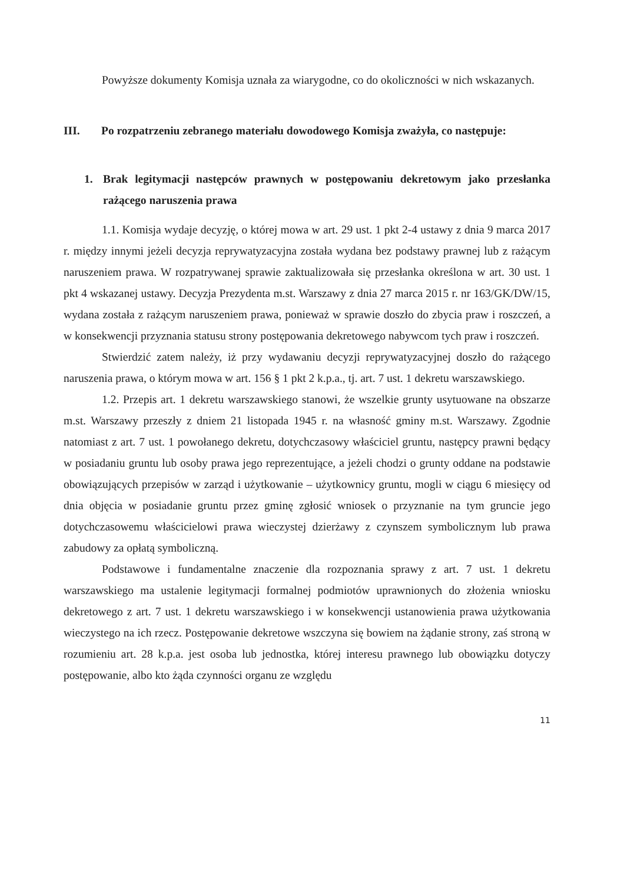Powyższe dokumenty Komisja uznała za wiarygodne, co do okoliczności w nich wskazanych.
III. Po rozpatrzeniu zebranego materiału dowodowego Komisja zważyła, co następuje:
1. Brak legitymacji następców prawnych w postępowaniu dekretowym jako przesłanka rażącego naruszenia prawa
1.1. Komisja wydaje decyzję, o której mowa w art. 29 ust. 1 pkt 2-4 ustawy z dnia 9 marca 2017 r. między innymi jeżeli decyzja reprywatyzacyjna została wydana bez podstawy prawnej lub z rażącym naruszeniem prawa. W rozpatrywanej sprawie zaktualizowała się przesłanka określona w art. 30 ust. 1 pkt 4 wskazanej ustawy. Decyzja Prezydenta m.st. Warszawy z dnia 27 marca 2015 r. nr 163/GK/DW/15, wydana została z rażącym naruszeniem prawa, ponieważ w sprawie doszło do zbycia praw i roszczeń, a w konsekwencji przyznania statusu strony postępowania dekretowego nabywcom tych praw i roszczeń.
Stwierdzić zatem należy, iż przy wydawaniu decyzji reprywatyzacyjnej doszło do rażącego naruszenia prawa, o którym mowa w art. 156 § 1 pkt 2 k.p.a., tj. art. 7 ust. 1 dekretu warszawskiego.
1.2. Przepis art. 1 dekretu warszawskiego stanowi, że wszelkie grunty usytuowane na obszarze m.st. Warszawy przeszły z dniem 21 listopada 1945 r. na własność gminy m.st. Warszawy. Zgodnie natomiast z art. 7 ust. 1 powołanego dekretu, dotychczasowy właściciel gruntu, następcy prawni będący w posiadaniu gruntu lub osoby prawa jego reprezentujące, a jeżeli chodzi o grunty oddane na podstawie obowiązujących przepisów w zarząd i użytkowanie – użytkownicy gruntu, mogli w ciągu 6 miesięcy od dnia objęcia w posiadanie gruntu przez gminę zgłosić wniosek o przyznanie na tym gruncie jego dotychczasowemu właścicielowi prawa wieczystej dzierżawy z czynszem symbolicznym lub prawa zabudowy za opłatą symboliczną.
Podstawowe i fundamentalne znaczenie dla rozpoznania sprawy z art. 7 ust. 1 dekretu warszawskiego ma ustalenie legitymacji formalnej podmiotów uprawnionych do złożenia wniosku dekretowego z art. 7 ust. 1 dekretu warszawskiego i w konsekwencji ustanowienia prawa użytkowania wieczystego na ich rzecz. Postępowanie dekretowe wszczyna się bowiem na żądanie strony, zaś stroną w rozumieniu art. 28 k.p.a. jest osoba lub jednostka, której interesu prawnego lub obowiązku dotyczy postępowanie, albo kto żąda czynności organu ze względu
11